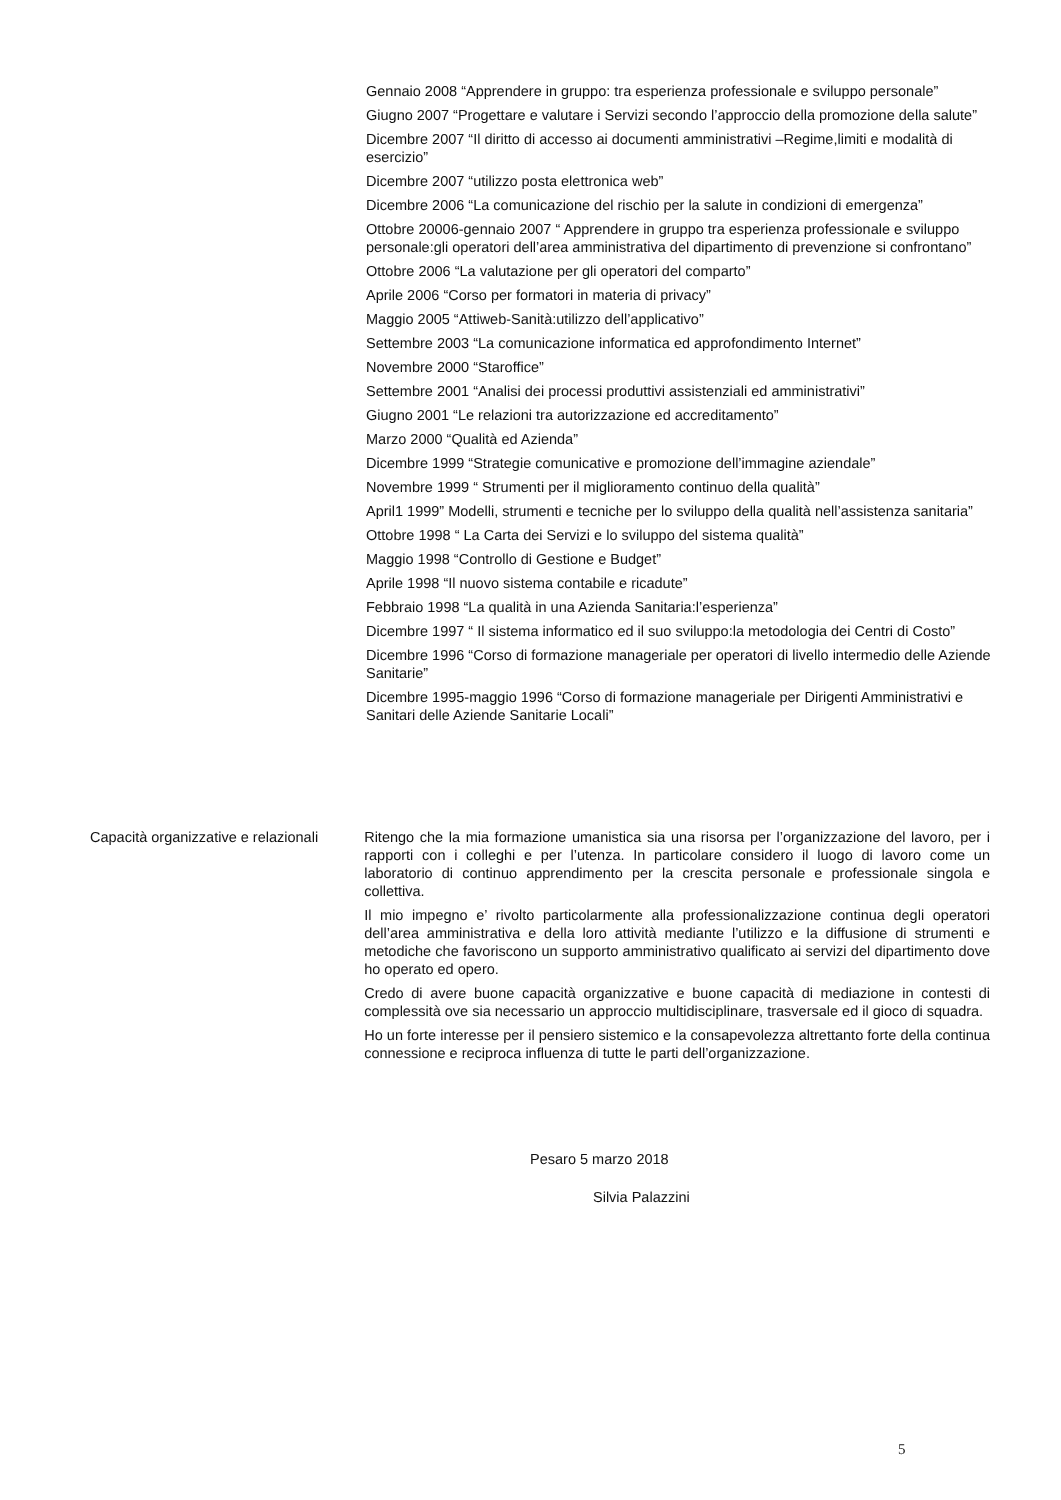Gennaio 2008 “Apprendere in gruppo: tra esperienza professionale e sviluppo personale”
Giugno 2007 “Progettare e valutare i Servizi secondo l’approccio della promozione della salute”
Dicembre 2007 “Il diritto di accesso ai documenti amministrativi –Regime,limiti e modalità di esercizio”
Dicembre 2007 “utilizzo posta elettronica web”
Dicembre 2006 “La comunicazione del rischio per la salute in condizioni di emergenza”
Ottobre 20006-gennaio 2007 “ Apprendere in gruppo tra esperienza professionale e sviluppo personale:gli operatori dell’area amministrativa del dipartimento di prevenzione si confrontano”
Ottobre 2006 “La valutazione per gli operatori del comparto”
Aprile 2006 “Corso per formatori in materia di privacy”
Maggio 2005 “Attiweb-Sanità:utilizzo dell’applicativo”
Settembre 2003 “La comunicazione informatica ed approfondimento Internet”
Novembre 2000 “Staroffice”
Settembre 2001 “Analisi dei processi produttivi assistenziali ed amministrativi”
Giugno 2001 “Le relazioni tra autorizzazione ed accreditamento”
Marzo 2000 “Qualità ed Azienda”
Dicembre 1999 “Strategie comunicative e promozione dell’immagine aziendale”
Novembre 1999 “ Strumenti per il miglioramento continuo della qualità”
April1 1999” Modelli, strumenti e tecniche per lo sviluppo della qualità nell’assistenza sanitaria”
Ottobre 1998 “ La Carta dei Servizi e lo sviluppo del sistema qualità”
Maggio 1998 “Controllo di Gestione e Budget”
Aprile 1998 “Il nuovo sistema contabile e ricadute”
Febbraio 1998 “La qualità in una Azienda Sanitaria:l’esperienza”
Dicembre 1997 “ Il sistema informatico ed il suo sviluppo:la metodologia dei Centri di Costo”
Dicembre 1996 “Corso di formazione manageriale per operatori di livello intermedio delle Aziende Sanitarie”
Dicembre 1995-maggio 1996 “Corso di formazione manageriale per Dirigenti Amministrativi e Sanitari delle Aziende Sanitarie Locali”
Capacità organizzative e relazionali
Ritengo che la mia formazione umanistica sia una risorsa per l’organizzazione del lavoro, per i rapporti con i colleghi e per l’utenza. In particolare considero il luogo di lavoro come un laboratorio di continuo apprendimento per la crescita personale e professionale singola e collettiva.
Il mio impegno e’ rivolto particolarmente alla professionalizzazione continua degli operatori dell’area amministrativa e della loro attività mediante l’utilizzo e la diffusione di strumenti e metodiche che favoriscono un supporto amministrativo qualificato ai servizi del dipartimento dove ho operato ed opero.
Credo di avere buone capacità organizzative e buone capacità di mediazione in contesti di complessità ove sia necessario un approccio multidisciplinare, trasversale ed il gioco di squadra.
Ho un forte interesse per il pensiero sistemico e la consapevolezza altrettanto forte della continua connessione e reciproca influenza di tutte le parti dell’organizzazione.
Pesaro 5 marzo 2018
Silvia Palazzini
5